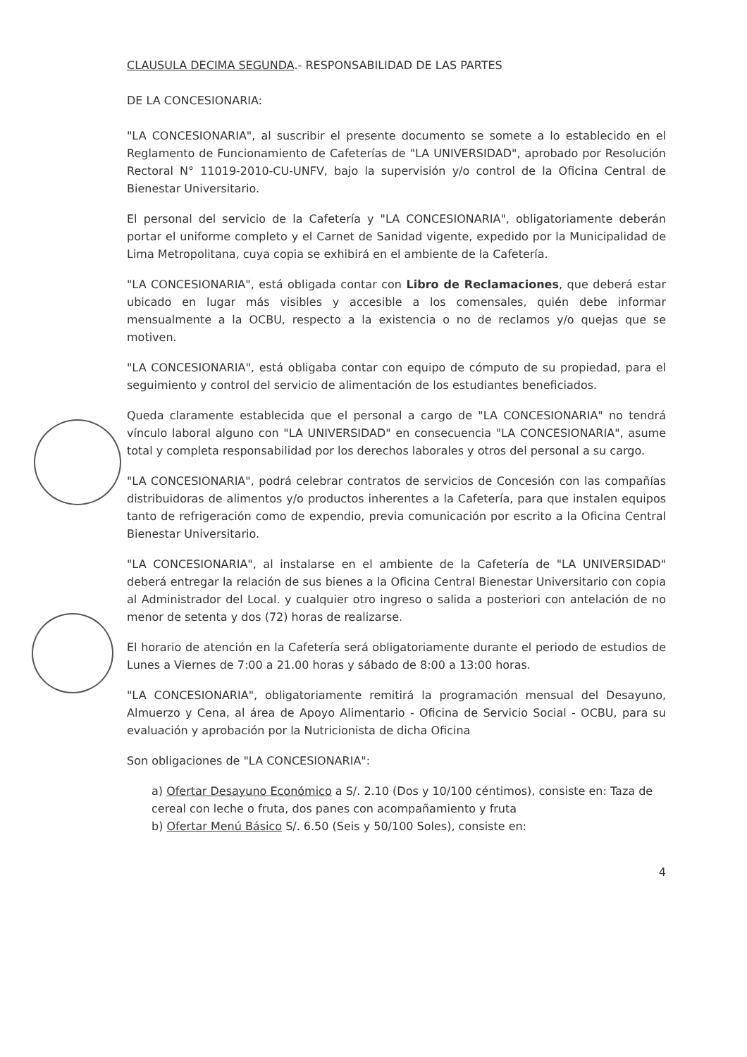CLAUSULA DECIMA SEGUNDA.- RESPONSABILIDAD DE LAS PARTES
DE LA CONCESIONARIA:
"LA CONCESIONARIA", al suscribir el presente documento se somete a lo establecido en el Reglamento de Funcionamiento de Cafeterías de "LA UNIVERSIDAD", aprobado por Resolución Rectoral N° 11019-2010-CU-UNFV, bajo la supervisión y/o control de la Oficina Central de Bienestar Universitario.
El personal del servicio de la Cafetería y "LA CONCESIONARIA", obligatoriamente deberán portar el uniforme completo y el Carnet de Sanidad vigente, expedido por la Municipalidad de Lima Metropolitana, cuya copia se exhibirá en el ambiente de la Cafetería.
"LA CONCESIONARIA", está obligada contar con Libro de Reclamaciones, que deberá estar ubicado en lugar más visibles y accesible a los comensales, quién debe informar mensualmente a la OCBU, respecto a la existencia o no de reclamos y/o quejas que se motiven.
"LA CONCESIONARIA", está obligaba contar con equipo de cómputo de su propiedad, para el seguimiento y control del servicio de alimentación de los estudiantes beneficiados.
Queda claramente establecida que el personal a cargo de "LA CONCESIONARIA" no tendrá vínculo laboral alguno con "LA UNIVERSIDAD" en consecuencia "LA CONCESIONARIA", asume total y completa responsabilidad por los derechos laborales y otros del personal a su cargo.
"LA CONCESIONARIA", podrá celebrar contratos de servicios de Concesión con las compañías distribuidoras de alimentos y/o productos inherentes a la Cafetería, para que instalen equipos tanto de refrigeración como de expendio, previa comunicación por escrito a la Oficina Central Bienestar Universitario.
"LA CONCESIONARIA", al instalarse en el ambiente de la Cafetería de "LA UNIVERSIDAD" deberá entregar la relación de sus bienes a la Oficina Central Bienestar Universitario con copia al Administrador del Local. y cualquier otro ingreso o salida a posteriori con antelación de no menor de setenta y dos (72) horas de realizarse.
El horario de atención en la Cafetería será obligatoriamente durante el periodo de estudios de Lunes a Viernes de 7:00 a 21.00 horas y sábado de 8:00 a 13:00 horas.
"LA CONCESIONARIA", obligatoriamente remitirá la programación mensual del Desayuno, Almuerzo y Cena, al área de Apoyo Alimentario - Oficina de Servicio Social - OCBU, para su evaluación y aprobación por la Nutricionista de dicha Oficina
Son obligaciones de "LA CONCESIONARIA":
a) Ofertar Desayuno Económico a S/. 2.10 (Dos y 10/100 céntimos), consiste en: Taza de cereal con leche o fruta, dos panes con acompañamiento y fruta
b) Ofertar Menú Básico S/. 6.50 (Seis y 50/100 Soles), consiste en:
4